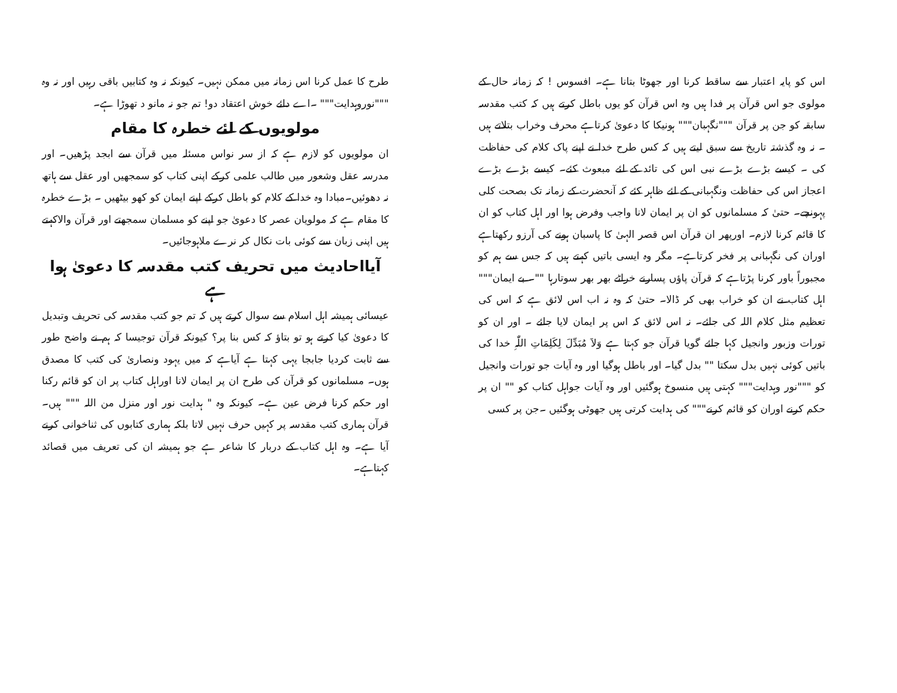اس کو پایہ اعتبار سے ساقط کرنا اور جھوٹا بتانا ہے۔ افسوس ! کہ زمانہ حال کے مولوی جو اس قرآن پر فدا ہیں وہ اس قرآن کو یوں باطل کرتے ہیں کہ کتب مقدسہ سابقہ کو جن پر قرآن """نگہبان""" ہونیکا کا دعویٰ کرتاہے محرف وخراب بتلاتے ہیں ۔ نہ وہ گذشتہ تاریخ سے سبق لیتے ہیں کہ کس طرح خدا نے اپنے پاک کلام کی حفاظت کی ۔ کیسے بڑے بڑے نبی اس کی تائد کے لئے مبعوث کئے۔ کیسے بڑے بڑے اعجاز اس کی حفاظت ونگہبانی کے لئے ظاہر کئے کہ آنحضرت کے زمانہ تک بصحت کلی پہونچے۔ حتیٰ کہ مسلمانوں کو ان پر ایمان لانا واجب وفرض ہوا اور اہل کتاب کو ان کا قائم کرنا لازم۔ اورپھر ان قرآن اس قصر الہیٰ کا پاسبان ہونے کی آرزو رکھتاہے اوران کی نگہبانی پر فخر کرتاہے۔ مگر وہ ایسی باتیں کہتے ہیں کہ جس سے ہم کو مجبوراً باور کرنا پڑتاہے کہ قرآن پاؤں پسارنے خراٹے بھر بھر سوتارہا ""۔ بے ایمان""" اہل کتاب نے ان کو خراب بھی کر ڈالا۔ حتیٰ کہ وہ نہ اب اس لائق ہے کہ اس کی تعظیم مثل کلام اللہ کی جائے۔ نہ اس لائق کہ اس پر ایمان لایا جائے ۔ اور ان کو تورات وزبور وانجیل کہا جائے گویا قرآن جو کہتا ہے وَلاَ مُبَدِّلَ لِکَلِمَاتِ اللّٰہِ خدا کی باتیں کوئی نہیں بدل سکتا "" بدل گیا۔ اور باطل ہوگیا اور وہ آیات جو تورات وانجیل کو """نور وہدایت""" کہتی ہیں منسوخ ہوگئیں اور وہ آیات جواہل کتاب کو "" ان پر حکم کرنے اوران کو قائم کرنے""" کی ہدایت کرتی ہیں جھوٹی ہوگئیں ۔جن پر کسی
طرح کا عمل کرنا اس زمانہ میں ممکن نہیں۔ کیونکہ نہ وہ کتابیں باقی رہیں اور نہ وہ """نوروہدایت""" ۔اے دائے خوش اعتقاد دو! تم جو نہ مانو د تھوڑا ہے۔
مولویوں کے لئے خطرہ کا مقام
ان مولویوں کو لازم ہے کہ از سر نواس مسئلہ میں قرآن سے ابجد پڑھیں۔ اور مدرسہ عقل وشعور میں طالب علمی کرکے اپنی کتاب کو سمجھیں اور عقل سے ہاتھ نہ دھوئیں۔مبادا وہ خدا کے کلام کو باطل کرکے اپنے ایمان کو کھو بیٹھیں ۔ بڑے خطرہ کا مقام ہے کہ مولویان عصر کا دعویٰ جو اپنے کو مسلمان سمجھتے اور قرآن والاکہتے ہیں اپنی زبان سے کوئی بات نکال کر نرے ملاہوجائیں۔
آیااحادیث میں تحریف کتب مقدسہ کا دعویٰ ہوا ہے
عیسائی ہمیشہ اہل اسلام سے سوال کرتے ہیں کہ تم جو کتب مقدسہ کی تحریف وتبدیل کا دعویٰ کیا کرتے ہو تو بتاؤ کہ کس بنا پر؟ کیونکہ قرآن توجیسا کہ ہم نے واضح طور سے ثابت کردیا جابجا یہی کہتا ہے آیاہے کہ میں یہود ونصاریٰ کی کتب کا مصدق ہوں۔ مسلمانوں کو قرآن کی طرح ان پر ایمان لانا اوراہل کتاب پر ان کو قائم رکنا اور حکم کرنا فرض عین ہے۔ کیونکہ وہ " ہدایت نور اور منزل من اللہ """ ہیں۔ قرآن ہماری کتب مقدسہ پر کہیں حرف نہیں لاتا بلکہ ہماری کتابوں کی ثناخوانی کرنے آیا ہے۔ وہ اہل کتاب کے دربار کا شاعر ہے جو ہمیشہ ان کی تعریف میں قصائد کہتاہے۔